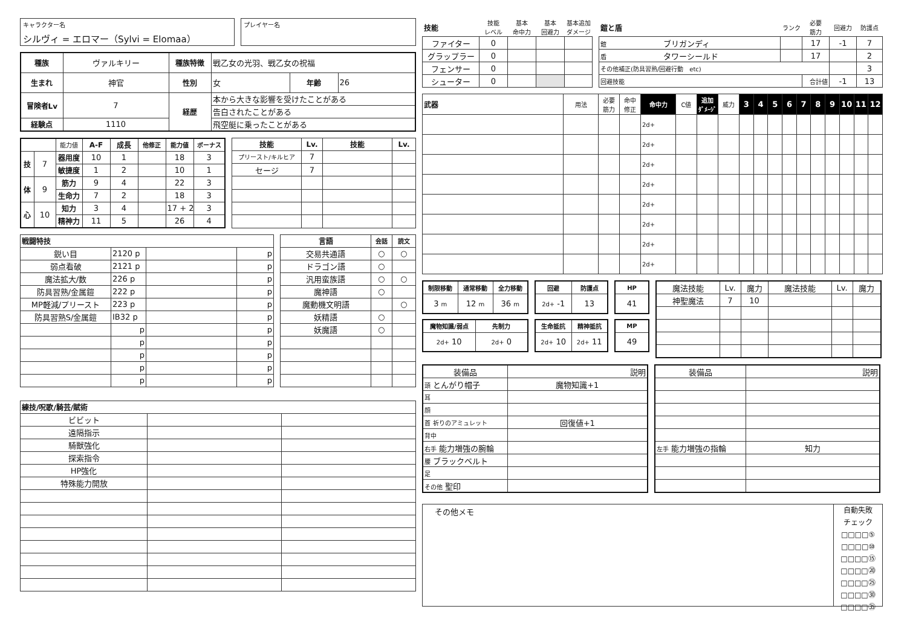キャラクター名
シルヴィ = エロマー（Sylvi = Elomaa）
プレイヤー名
| 種族 | ヴァルキリー | 種族特徴 | 戦乙女の光羽、戦乙女の祝福 | | |
| 生まれ | 神官 | 性別 | 女 | 年齢 | 26 |
| 冒険者Lv | 7 | 経歴 | 本から大きな影響を受けたことがある | | |
| | | | 告白されたことがある | | |
| 経験点 | 1110 | | 飛空艇に乗ったことがある | | |
| | | 能力値 | A-F | 成長 | 他修正 | 能力値 | ボーナス |
| 技 | 7 | 器用度 | 10 | 1 | | 18 | 3 |
| | | 敏捷度 | 1 | 2 | | 10 | 1 |
| 体 | 9 | 筋力 | 9 | 4 | | 22 | 3 |
| | | 生命力 | 7 | 2 | | 18 | 3 |
| 心 | 10 | 知力 | 3 | 4 | | 17 + 2 | 3 |
| | | 精神力 | 11 | 5 | | 26 | 4 |
| 技能 | Lv. | 技能 | Lv. |
| --- | --- | --- | --- |
| プリースト/キルヒア | 7 | | |
| セージ | 7 | | |
| 戦闘特技 | | | |
| --- | --- | --- | --- |
| 鋭い目 | 2120 p | | p |
| 弱点看破 | 2121 p | | p |
| 魔法拡大/数 | 226 p | | p |
| 防具習熟/金属鎧 | 222 p | | p |
| MP軽減/プリースト | 223 p | | p |
| 防具習熟S/金属鎧 | IB32 p | | p |
| | p | | p |
| | p | | p |
| | p | | p |
| | p | | p |
| | p | | p |
| 言語 | 会話 | 読文 |
| --- | --- | --- |
| 交易共通語 | ○ | ○ |
| ドラゴン語 | ○ | |
| 汎用蛮族語 | ○ | ○ |
| 魔神語 | ○ | |
| 魔動機文明語 | | ○ |
| 妖精語 | ○ | |
| 妖魔語 | ○ | |
| 練技/呪歌/騎芸/賦術 | | |
| --- | --- | --- |
| ビビット | | |
| 遠隔指示 | | |
| 騎獣強化 | | |
| 探索指令 | | |
| HP強化 | | |
| 特殊能力開放 | | |
| 技能 | 技能 レベル | 基本 命中力 | 基本 回避力 | 基本追加 ダメージ |
| ファイター | 0 | | | |
| グラップラー | 0 | | | |
| フェンサー | 0 | | | |
| シューター | 0 | | | |
| 鎧と盾 | ランク | 必要 筋力 | 回避力 | 防護点 |
| 鎧 ブリガンディ | | 17 | -1 | 7 |
| 盾 タワーシールド | | 17 | | 2 |
| その他補正(防具習熟/回避行動 etc) | | | | 3 |
| 回避技能 | | 合計値 | -1 | 13 |
| 武器 | 用法 | 必要 筋力 | 命中 修正 | 命中力 | C値 | 追加 ﾀﾞﾒｰｼﾞ | 威力 | 3 | 4 | 5 | 6 | 7 | 8 | 9 | 10 | 11 | 12 |
| | | | | 2d+ | | | | | | | | | | | | | |
| | | | | 2d+ | | | | | | | | | | | | | |
| | | | | 2d+ | | | | | | | | | | | | | |
| | | | | 2d+ | | | | | | | | | | | | | |
| | | | | 2d+ | | | | | | | | | | | | | |
| | | | | 2d+ | | | | | | | | | | | | | |
| | | | | 2d+ | | | | | | | | | | | | | |
| | | | | 2d+ | | | | | | | | | | | | | |
| 制限移動 | 通常移動 | 全力移動 |
| --- | --- | --- |
| 3 m | 12 m | 36 m |
| 回避 | 防護点 |
| --- | --- |
| 2d+ -1 | 13 |
| HP |
| --- |
| 41 |
| 魔物知識/弱点 | 先制力 |
| --- | --- |
| 2d+ 10 | 2d+ 0 |
| 生命抵抗 | 精神抵抗 |
| --- | --- |
| 2d+ 10 | 2d+ 11 |
| MP |
| --- |
| 49 |
| 魔法技能 | Lv. | 魔力 | 魔法技能 | Lv. | 魔力 |
| 神聖魔法 | 7 | 10 | | | |
| 装備品 | 説明 |
| 頭 とんがり帽子 | 魔物知識+1 |
| 耳 | |
| 顔 | |
| 首 祈りのアミュレット | 回復値+1 |
| 背中 | |
| 右手 能力増強の腕輪 | |
| 腰 ブラックベルト | |
| 足 | |
| その他 聖印 | |
| 装備品 | 説明 |
| 左手 能力増強の指輪 | 知力 |
その他メモ
自動失敗
チェック
□□□□⑤
□□□□⑩
□□□□⑮
□□□□⑳
□□□□㉕
□□□□㉚
□□□□㉟